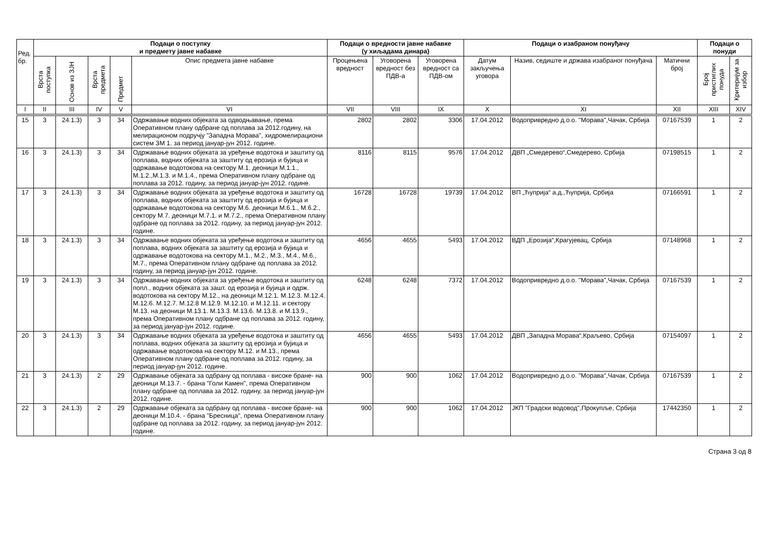| Ред. бр. | Подаци о поступку и предмету јавне набавке | | | | | Подаци о вредности јавне набавке (у хиљадама динара) | | | Подаци о изабраном понуђачу | | | Подаци о понуди | |
| --- | --- | --- | --- | --- | --- | --- | --- | --- | --- | --- | --- | --- | --- |
| | Врста поступка | Основ из ЗЈН | Врста предмета | Предмет | Опис предмета јавне набавке | Процењена вредност | Уговорена вредност без ПДВ-а | Уговорена вредност са ПДВ-ом | Датум закључења уговора | Назив, седиште и држава изабраног понуђача | Матични број | Број пристиглих понуда | Критеријум за избор |
| I | II | III | IV | V | VI | VII | VIII | IX | X | XI | XII | XIII | XIV |
| 15 | 3 | 24.1.3) | 3 | 34 | Одржавање водних објеката за одводњавање, према Оперативном плану одбране од поплава за 2012.годину, на мелирационом подручју "Западна Морава", хидромелирациони систем ЗМ 1. за период јануар-јун 2012. године. | 2802 | 2802 | 3306 | 17.04.2012 | Водопривредно д.о.о. "Морава",Чачак, Србија | 07167539 | 1 | 2 |
| 16 | 3 | 24.1.3) | 3 | 34 | Одржавање водних објеката за уређење водотока и заштиту од поплава, водних објеката за заштиту од ерозија и бујица и одржавање водотокова на сектору М.1. деоници М.1.1., М.1.2.,М.1.3. и М.1.4., према Оперативном плану одбране од поплава за 2012. годину, за период јануар-јун 2012. године. | 8116 | 8115 | 9576 | 17.04.2012 | ДВП „Смедерево“,Смедерево, Србија | 07198515 | 1 | 2 |
| 17 | 3 | 24.1.3) | 3 | 34 | Одржавање водних објеката за уређење водотока и заштиту од поплава, водних објеката за заштиту од ерозија и бујица и одржавање водотокова на сектору М.6. деоници М.6.1., М.6.2., сектору М.7. деоници М.7.1. и М.7.2., према Оперативном плану одбране од поплава за 2012. годину, за период јануар-јун 2012. године. | 16728 | 16728 | 19739 | 17.04.2012 | ВП „Ћуприја“ а.д.,Ћуприја, Србија | 07166591 | 1 | 2 |
| 18 | 3 | 24.1.3) | 3 | 34 | Одржавање водних објеката за уређење водотока и заштиту од поплава, водних објеката за заштиту од ерозија и бујица и одржавање водотокова на сектору М.1., М.2., М.3., М.4., М.6., М.7., према Оперативном плану одбране од поплава за 2012. годину, за период јануар-јун 2012. године. | 4656 | 4655 | 5493 | 17.04.2012 | ВДП „Ерозија“,Крагујевац, Србија | 07148968 | 1 | 2 |
| 19 | 3 | 24.1.3) | 3 | 34 | Одржавање водних објеката за уређење водотока и заштиту од попл., водних објеката за зашт. од ерозија и бујица и одрж. водотокова на сектору М.12., на деоници М.12.1. М.12.3. М.12.4. М.12.6. М.12.7. М.12.8 М.12.9. М.12.10. и М.12.11. и сектору М.13. на деоници М.13.1. М.13.3. М.13.6. М.13.8. и М.13.9., према Оперативном плану одбране од поплава за 2012. годину, за период јануар-јун 2012. године. | 6248 | 6248 | 7372 | 17.04.2012 | Водопривредно д.о.о. "Морава",Чачак, Србија | 07167539 | 1 | 2 |
| 20 | 3 | 24.1.3) | 3 | 34 | Одржавање водних објеката за уређење водотока и заштиту од поплава, водних објеката за заштиту од ерозија и бујица и одржавање водотокова на сектору М.12. и М.13., према Оперативном плану одбране од поплава за 2012. годину, за период јануар-јун 2012. године. | 4656 | 4655 | 5493 | 17.04.2012 | ДВП „Западна Морава“,Краљево, Србија | 07154097 | 1 | 2 |
| 21 | 3 | 24.1.3) | 2 | 29 | Одржавање објеката за одбрану од поплава - високе бране- на деоници М.13.7. - брана "Голи Камен", према Оперативном плану одбране од поплава за 2012. годину, за период јануар-јун 2012. године. | 900 | 900 | 1062 | 17.04.2012 | Водопривредно д.о.о. "Морава",Чачак, Србија | 07167539 | 1 | 2 |
| 22 | 3 | 24.1.3) | 2 | 29 | Одржавање објеката за одбрану од поплава - високе бране- на деоници М.10.4. - брана "Бресница", према Оперативном плану одбране од поплава за 2012. годину, за период јануар-јун 2012. године. | 900 | 900 | 1062 | 17.04.2012 | ЈКП "Градски водовод",Прокупље, Србија | 17442350 | 1 | 2 |
Страна 3 од 8